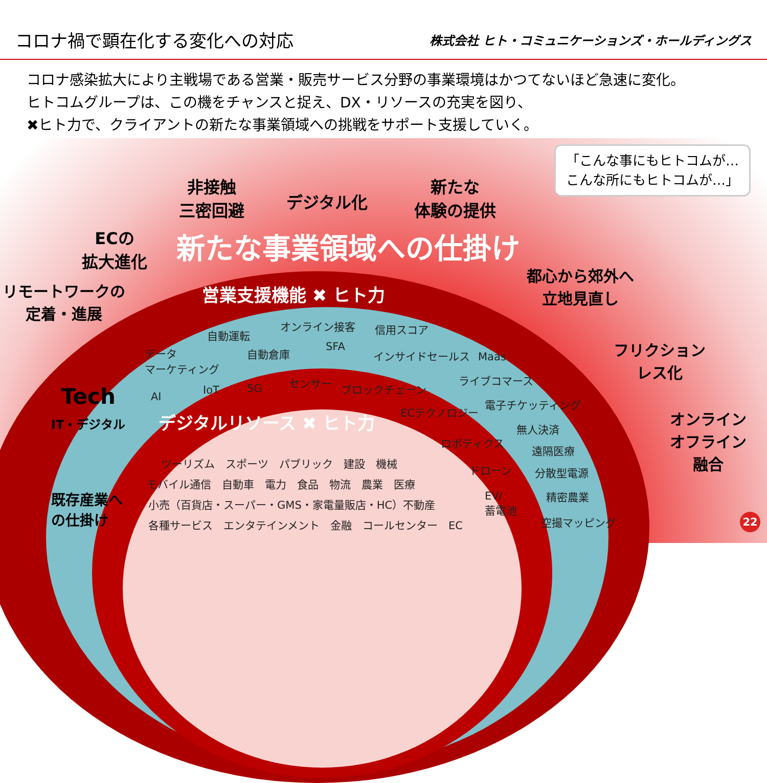コロナ禍で顕在化する変化への対応
株式会社 ヒト・コミュニケーションズ・ホールディングス
コロナ感染拡大により主戦場である営業・販売サービス分野の事業環境はかつてないほど急速に変化。
ヒトコムグループは、この機をチャンスと捉え、DX・リソースの充実を図り、
✖ヒト力で、クライアントの新たな事業領域への挑戦をサポート支援していく。
「こんな事にもヒトコムが…
こんな所にもヒトコムが…」
非接触
三密回避
デジタル化
新たな
体験の提供
ECの
拡大進化
新たな事業領域への仕掛け
リモートワークの
定着・進展
営業支援機能 ✖ ヒト力
都心から郊外へ
立地見直し
フリクション
レス化
オンライン
オフライン
融合
Tech
IT・デジタル
デジタルリソース ✖ ヒト力
既存産業へ
の仕掛け
自動運転
オンライン接客 信用スコア
データ
マーケティング
自動倉庫 SFA
インサイドセールス Maas
AI
IoT 5G
センサー ブロックチェーン
ライブコマース
ECテクノロジー
電子チケッティング
ロボティクス
無人決済
遠隔医療
ドローン 分散型電源
EV/
蓄電池
精密農業
空撮マッピング
ツーリズム　スポーツ　パブリック　建設　機械
モバイル通信　自動車　電力　食品　物流　農業　医療
小売（百貨店・スーパー・GMS・家電量販店・HC）不動産
各種サービス　エンタテインメント　金融　コールセンター　EC
22